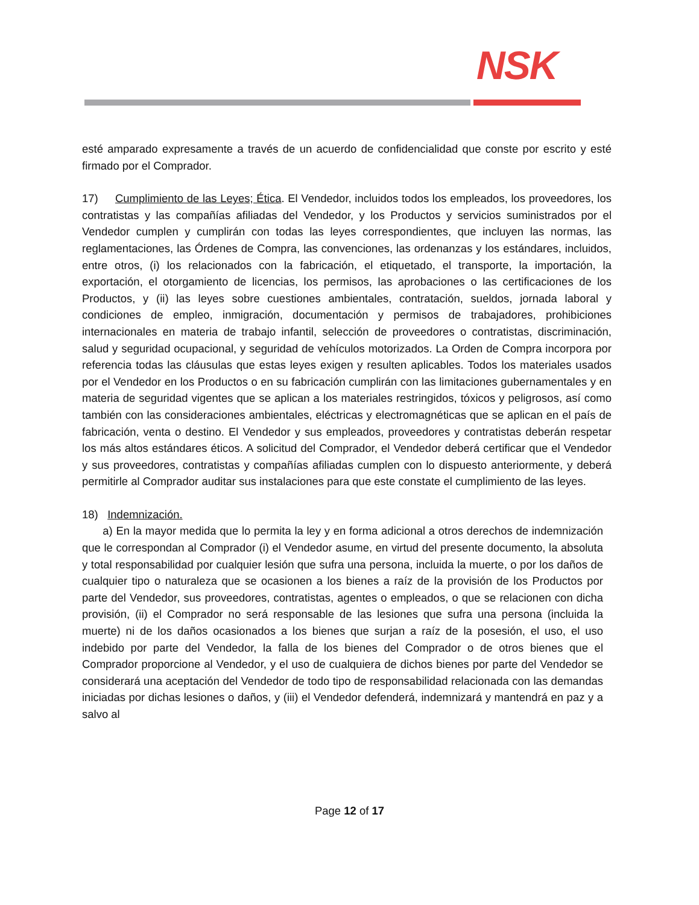NSK
esté amparado expresamente a través de un acuerdo de confidencialidad que conste por escrito y esté firmado por el Comprador.
17) Cumplimiento de las Leyes; Ética. El Vendedor, incluidos todos los empleados, los proveedores, los contratistas y las compañías afiliadas del Vendedor, y los Productos y servicios suministrados por el Vendedor cumplen y cumplirán con todas las leyes correspondientes, que incluyen las normas, las reglamentaciones, las Órdenes de Compra, las convenciones, las ordenanzas y los estándares, incluidos, entre otros, (i) los relacionados con la fabricación, el etiquetado, el transporte, la importación, la exportación, el otorgamiento de licencias, los permisos, las aprobaciones o las certificaciones de los Productos, y (ii) las leyes sobre cuestiones ambientales, contratación, sueldos, jornada laboral y condiciones de empleo, inmigración, documentación y permisos de trabajadores, prohibiciones internacionales en materia de trabajo infantil, selección de proveedores o contratistas, discriminación, salud y seguridad ocupacional, y seguridad de vehículos motorizados. La Orden de Compra incorpora por referencia todas las cláusulas que estas leyes exigen y resulten aplicables. Todos los materiales usados por el Vendedor en los Productos o en su fabricación cumplirán con las limitaciones gubernamentales y en materia de seguridad vigentes que se aplican a los materiales restringidos, tóxicos y peligrosos, así como también con las consideraciones ambientales, eléctricas y electromagnéticas que se aplican en el país de fabricación, venta o destino. El Vendedor y sus empleados, proveedores y contratistas deberán respetar los más altos estándares éticos. A solicitud del Comprador, el Vendedor deberá certificar que el Vendedor y sus proveedores, contratistas y compañías afiliadas cumplen con lo dispuesto anteriormente, y deberá permitirle al Comprador auditar sus instalaciones para que este constate el cumplimiento de las leyes.
18) Indemnización.
a) En la mayor medida que lo permita la ley y en forma adicional a otros derechos de indemnización que le correspondan al Comprador (i) el Vendedor asume, en virtud del presente documento, la absoluta y total responsabilidad por cualquier lesión que sufra una persona, incluida la muerte, o por los daños de cualquier tipo o naturaleza que se ocasionen a los bienes a raíz de la provisión de los Productos por parte del Vendedor, sus proveedores, contratistas, agentes o empleados, o que se relacionen con dicha provisión, (ii) el Comprador no será responsable de las lesiones que sufra una persona (incluida la muerte) ni de los daños ocasionados a los bienes que surjan a raíz de la posesión, el uso, el uso indebido por parte del Vendedor, la falla de los bienes del Comprador o de otros bienes que el Comprador proporcione al Vendedor, y el uso de cualquiera de dichos bienes por parte del Vendedor se considerará una aceptación del Vendedor de todo tipo de responsabilidad relacionada con las demandas iniciadas por dichas lesiones o daños, y (iii) el Vendedor defenderá, indemnizará y mantendrá en paz y a salvo al
Page 12 of 17